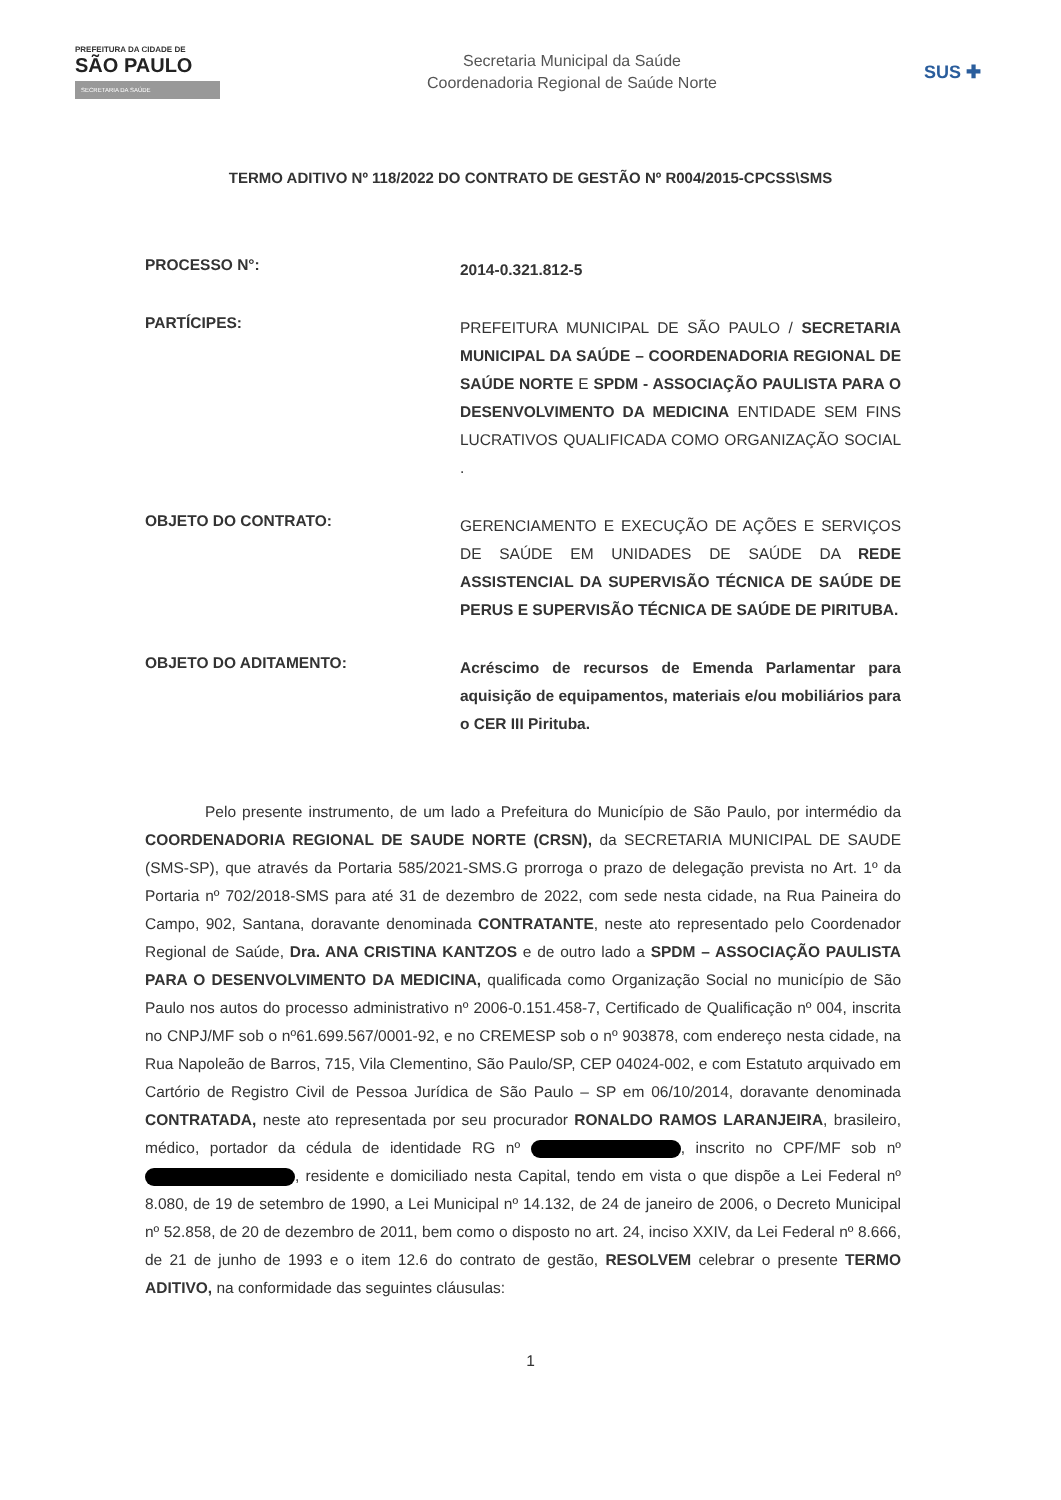PREFEITURA DA CIDADE DE
SÃO PAULO
SECRETARIA DA SAÚDE
Secretaria Municipal da Saúde
Coordenadoria Regional de Saúde Norte
SUS ✚
TERMO ADITIVO Nº 118/2022 DO CONTRATO DE GESTÃO Nº R004/2015-CPCSS\SMS
PROCESSO N°:
2014-0.321.812-5
PARTÍCIPES:
PREFEITURA MUNICIPAL DE SÃO PAULO / SECRETARIA MUNICIPAL DA SAÚDE – COORDENADORIA REGIONAL DE SAÚDE NORTE E SPDM - ASSOCIAÇÃO PAULISTA PARA O DESENVOLVIMENTO DA MEDICINA ENTIDADE SEM FINS LUCRATIVOS QUALIFICADA COMO ORGANIZAÇÃO SOCIAL .
OBJETO DO CONTRATO:
GERENCIAMENTO E EXECUÇÃO DE AÇÕES E SERVIÇOS DE SAÚDE EM UNIDADES DE SAÚDE DA REDE ASSISTENCIAL DA SUPERVISÃO TÉCNICA DE SAÚDE DE PERUS E SUPERVISÃO TÉCNICA DE SAÚDE DE PIRITUBA.
OBJETO DO ADITAMENTO:
Acréscimo de recursos de Emenda Parlamentar para aquisição de equipamentos, materiais e/ou mobiliários para o CER III Pirituba.
Pelo presente instrumento, de um lado a Prefeitura do Município de São Paulo, por intermédio da COORDENADORIA REGIONAL DE SAUDE NORTE (CRSN), da SECRETARIA MUNICIPAL DE SAUDE (SMS-SP), que através da Portaria 585/2021-SMS.G prorroga o prazo de delegação prevista no Art. 1º da Portaria nº 702/2018-SMS para até 31 de dezembro de 2022, com sede nesta cidade, na Rua Paineira do Campo, 902, Santana, doravante denominada CONTRATANTE, neste ato representado pelo Coordenador Regional de Saúde, Dra. ANA CRISTINA KANTZOS e de outro lado a SPDM – ASSOCIAÇÃO PAULISTA PARA O DESENVOLVIMENTO DA MEDICINA, qualificada como Organização Social no município de São Paulo nos autos do processo administrativo nº 2006-0.151.458-7, Certificado de Qualificação nº 004, inscrita no CNPJ/MF sob o nº61.699.567/0001-92, e no CREMESP sob o nº 903878, com endereço nesta cidade, na Rua Napoleão de Barros, 715, Vila Clementino, São Paulo/SP, CEP 04024-002, e com Estatuto arquivado em Cartório de Registro Civil de Pessoa Jurídica de São Paulo – SP em 06/10/2014, doravante denominada CONTRATADA, neste ato representada por seu procurador RONALDO RAMOS LARANJEIRA, brasileiro, médico, portador da cédula de identidade RG nº , inscrito no CPF/MF sob nº , residente e domiciliado nesta Capital, tendo em vista o que dispõe a Lei Federal nº 8.080, de 19 de setembro de 1990, a Lei Municipal nº 14.132, de 24 de janeiro de 2006, o Decreto Municipal nº 52.858, de 20 de dezembro de 2011, bem como o disposto no art. 24, inciso XXIV, da Lei Federal nº 8.666, de 21 de junho de 1993 e o item 12.6 do contrato de gestão, RESOLVEM celebrar o presente TERMO ADITIVO, na conformidade das seguintes cláusulas:
1